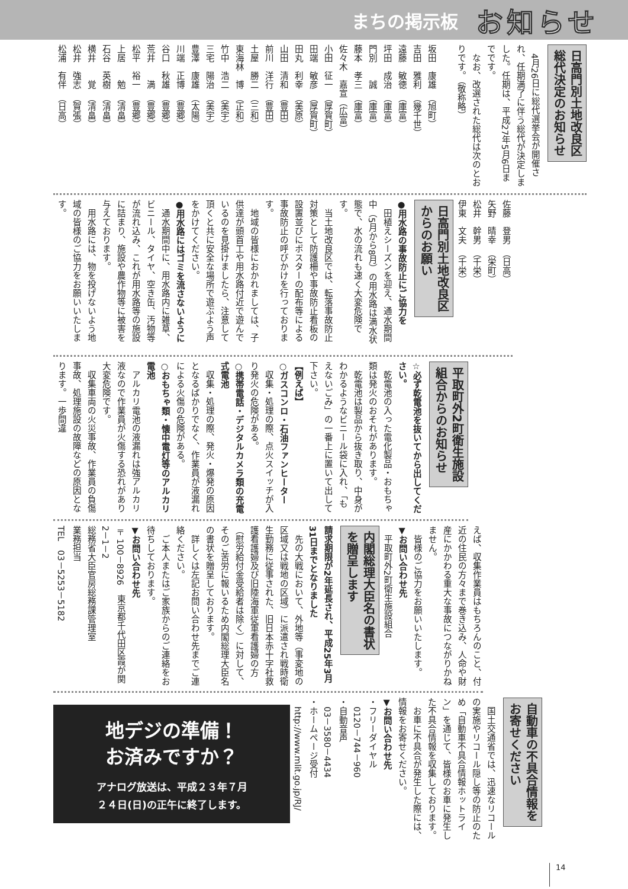まちの掲示板 お知らせ
日高門別土地改良区
総代決定のお知らせ
　4月26日に総代選挙会が開催され、任期満了に伴う総代が決定しました。任期は、平成27年5月6日までです。
　なお、改選された総代は次のとおりです。（敬称略）
坂田　康雄　（旭町）
吉田　雅利　（幾千世）
遠藤　敏徳　（庫富）
坪田　成治　（庫富）
門別　　誠　（庫富）
藤本　孝三　（庫富）
佐々木　嘉宣（広富）
小田　征一　（厚賀町）
田端　敏彦　（厚賀町）
田丸　利幸　（美原）
山田　清和　（豊田）
前川　洋行　（豊田）
土屋　勝二　（三和）
東海林　博　（正和）
竹中　浩二　（美宇）
三宅　陽治　（美宇）
豊澤　康雄　（太陽）
川端　正博　（豊郷）
谷口　秋雄　（豊郷）
荒井　　満　（豊郷）
松平　裕一　（豊郷）
上居　　勉　（清畠）
石谷　英樹　（清畠）
横井　　覚　（清畠）
松井　強志　（賀張）
松浦　有伴　（日高）
佐藤　登男　（日高）
矢野　晴幸　（栄町）
松井　幹男　（千栄）
伊東　文夫　（千栄）
日高門別土地改良区
からのお願い
●用水路の事故防止にご協力を
　田植えシーズンを迎え、通水期間中（5月から8月）の用水路は満水状態で、水の流れも速く大変危険です。
　当土地改良区では、転落事故防止対策として防護柵や事故防止看板の設置並びにポスターの配布等による事故防止の呼びかけを行っております。
　地域の皆様におかれましては、子供達が頭首工や用水路付近で遊んでいるのを見掛けましたら、注意して頂くと共に安全な場所で遊ぶよう声をかけてください。
●用水路にはゴミを流さないように
　通水期間中に、用水路内に雑草、ビニール、タイヤ、空き缶、汚物等が流れ込み、これが用水路等の施設に詰まり、施設や農作物等に被害を与えております。
　用水路には、物を投げないよう地域の皆様のご協力をお願いいたします。
平取町外2町衛生施設
組合からのお知らせ
☆必ず乾電池を抜いてから出してください。
　乾電池の入った電化製品・おもちゃ類は発火のおそれがあります。
　乾電池は製品から抜き取り、中身がわかるようなビニール袋に入れ、「もえないごみ」の一番上に置いて出して下さい。
【例えば】
○ガスコンロ・石油ファンヒーター
　収集・処理の際、点火スイッチが入り発火の危険がある。
○携帯電話・デジタルカメラ類の充電式電池
　収集・処理の際、発火・爆発の原因となるばかりでなく、作業員が液漏れによる火傷の危険がある。
○おもちゃ類・懐中電灯等のアルカリ電池
　アルカリ電池の液漏れは強アルカリ液なので作業員が火傷する恐れがあり大変危険です。
　収集車両の火災事故、作業員の負傷事故、処理施設の故障などの原因となります。一歩間違
えば、収集作業員はもちろんのこと、付近の住民の方々まで巻き込み、人命や財産にかかわる重大な事故につながりかねません。
　皆様のご協力をお願いいたします。
▼お問い合わせ先
　平取町外2町衛生施設組合
内閣総理大臣名の書状
を贈呈します
請求期限が2年延長され、平成25年3月31日までとなりました
　先の大戦において、外地等（事変地の区域又は戦地の区域）に派遣され戦時衛生勤務に従事された、旧日本赤十字社救護看護婦及び旧陸海軍従軍看護婦の方（慰労給付金受給者は除く）に対して、そのご苦労に報いるため内閣総理大臣名の書状を贈呈しております。
　詳しくは左記お問い合わせ先までご連絡ください。
　ご本人またはご家族からのご連絡をお待ちしております。
▼お問い合わせ先
〒100－8926　東京都千代田区霞が関2－1－2
総務省大臣官房総務課管理室
業務担当
TEL　03－5253－5182
自動車の不具合情報を
お寄せください
　国土交通省では、迅速なリコールの実施やリコール隠し等の防止のため「自動車不具合情報ホットライン」を通じて、皆様のお車に発生した不具合情報を収集しております。
　お車に不具合が発生した際には、情報をお寄せください。
▼お問い合わせ先
・フリーダイヤル
　0120－744－960
・自動音声
　03－3580－4434
・ホームページ受付
　http://www.mlit.go.jp/RJ/
地デジの準備！
お済みですか？
アナログ放送は、平成２３年７月
２４日(日)の正午に終了します。
14